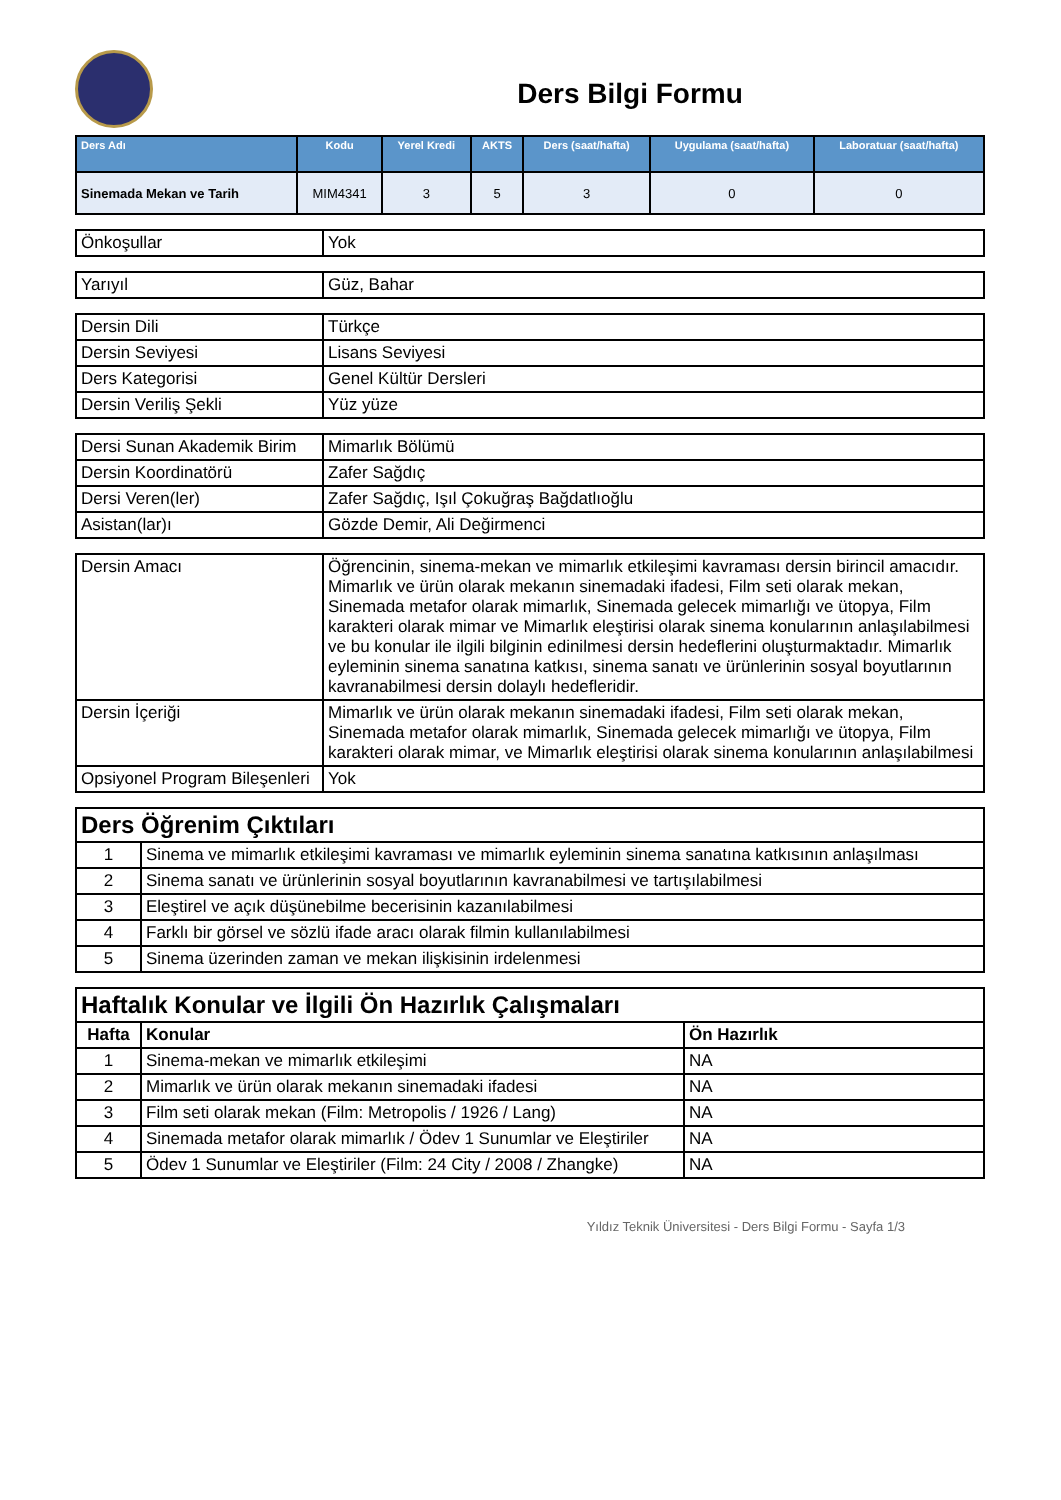Ders Bilgi Formu
| Ders Adı | Kodu | Yerel Kredi | AKTS | Ders (saat/hafta) | Uygulama (saat/hafta) | Laboratuar (saat/hafta) |
| --- | --- | --- | --- | --- | --- | --- |
| Sinemada Mekan ve Tarih | MIM4341 | 3 | 5 | 3 | 0 | 0 |
| Önkoşullar | Yok |
| Yarıyıl | Güz, Bahar |
| Dersin Dili | Türkçe |
| Dersin Seviyesi | Lisans Seviyesi |
| Ders Kategorisi | Genel Kültür Dersleri |
| Dersin Veriliş Şekli | Yüz yüze |
| Dersi Sunan Akademik Birim | Mimarlık Bölümü |
| Dersin Koordinatörü | Zafer Sağdıç |
| Dersi Veren(ler) | Zafer Sağdıç, Işıl Çokuğraş Bağdatlıoğlu |
| Asistan(lar)ı | Gözde Demir, Ali Değirmenci |
| Dersin Amacı | Öğrencinin, sinema-mekan ve mimarlık etkileşimi kavraması dersin birincil amacıdır. Mimarlık ve ürün olarak mekanın sinemadaki ifadesi, Film seti olarak mekan, Sinemada metafor olarak mimarlık, Sinemada gelecek mimarlığı ve ütopya, Film karakteri olarak mimar ve Mimarlık eleştirisi olarak sinema konularının anlaşılabilmesi ve bu konular ile ilgili bilginin edinilmesi dersin hedeflerini oluşturmaktadır. Mimarlık eyleminin sinema sanatına katkısı, sinema sanatı ve ürünlerinin sosyal boyutlarının kavranabilmesi dersin dolaylı hedefleridir. |
| Dersin İçeriği | Mimarlık ve ürün olarak mekanın sinemadaki ifadesi, Film seti olarak mekan, Sinemada metafor olarak mimarlık, Sinemada gelecek mimarlığı ve ütopya, Film karakteri olarak mimar, ve Mimarlık eleştirisi olarak sinema konularının anlaşılabilmesi |
| Opsiyonel Program Bileşenleri | Yok |
| Ders Öğrenim Çıktıları | |
| 1 | Sinema ve mimarlık etkileşimi kavraması ve mimarlık eyleminin sinema sanatına katkısının anlaşılması |
| 2 | Sinema sanatı ve ürünlerinin sosyal boyutlarının kavranabilmesi ve tartışılabilmesi |
| 3 | Eleştirel ve açık düşünebilme becerisinin kazanılabilmesi |
| 4 | Farklı bir görsel ve sözlü ifade aracı olarak filmin kullanılabilmesi |
| 5 | Sinema üzerinden zaman ve mekan ilişkisinin irdelenmesi |
| Haftalık Konular ve İlgili Ön Hazırlık Çalışmaları | | |
| Hafta | Konular | Ön Hazırlık |
| 1 | Sinema-mekan ve mimarlık etkileşimi | NA |
| 2 | Mimarlık ve ürün olarak mekanın sinemadaki ifadesi | NA |
| 3 | Film seti olarak mekan (Film: Metropolis / 1926 / Lang) | NA |
| 4 | Sinemada metafor olarak mimarlık / Ödev 1 Sunumlar ve Eleştiriler | NA |
| 5 | Ödev 1 Sunumlar ve Eleştiriler (Film: 24 City / 2008 / Zhangke) | NA |
Yıldız Teknik Üniversitesi - Ders Bilgi Formu - Sayfa 1/3